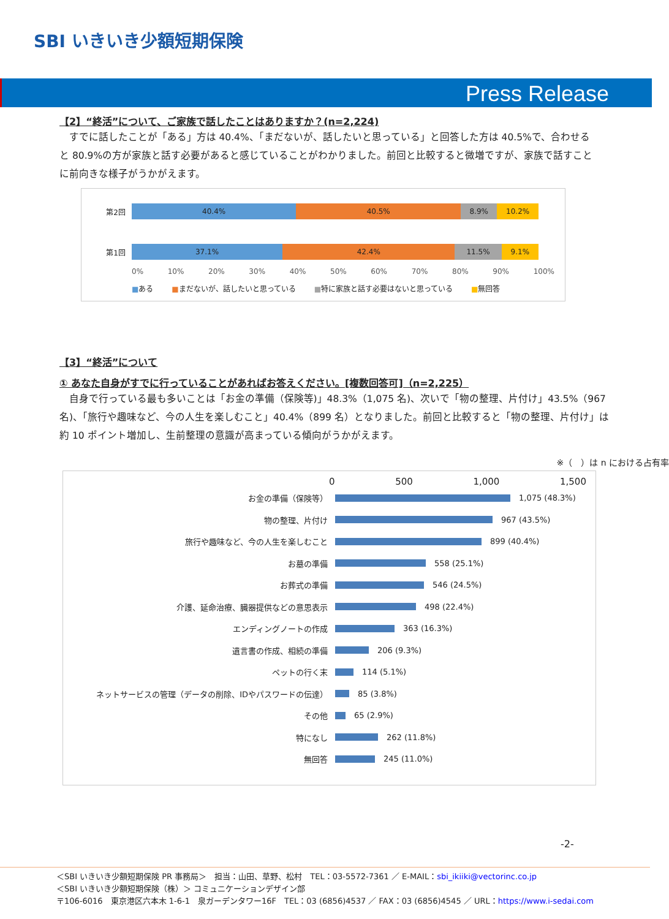SBI いきいき少額短期保険
Press Release
【2】“終活”について、ご家族で話したことはありますか？(n=2,224)
すでに話したことが「ある」方は 40.4%、「まだないが、話したいと思っている」と回答した方は 40.5%で、合わせると 80.9%の方が家族と話す必要があると感じていることがわかりました。前回と比較すると微増ですが、家族で話すことに前向きな様子がうかがえます。
第2回
40.4% 40.5% 8.9% 10.2%
第1回
37.1% 42.4% 11.5% 9.1%
0% 10% 20% 30% 40% 50% 60% 70% 80% 90% 100%
■ある ■まだないが、話したいと思っている ■特に家族と話す必要はないと思っている ■無回答
【3】“終活”について
① あなた自身がすでに行っていることがあればお答えください。[複数回答可]（n=2,225）
自身で行っている最も多いことは「お金の準備（保険等)」48.3%（1,075 名)、次いで「物の整理、片付け」43.5%（967 名)、「旅行や趣味など、今の人生を楽しむこと」40.4%（899 名）となりました。前回と比較すると「物の整理、片付け」は約 10 ポイント増加し、生前整理の意識が高まっている傾向がうかがえます。
※（　）は n における占有率
0 500 1,000 1,500
お金の準備（保険等） 1,075 (48.3%)
物の整理、片付け 967 (43.5%)
旅行や趣味など、今の人生を楽しむこと 899 (40.4%)
お墓の準備 558 (25.1%)
お葬式の準備 546 (24.5%)
介護、延命治療、臓器提供などの意思表示 498 (22.4%)
エンディングノートの作成 363 (16.3%)
遺言書の作成、相続の準備 206 (9.3%)
ペットの行く末 114 (5.1%)
ネットサービスの管理（データの削除、IDやパスワードの伝達） 85 (3.8%)
その他 65 (2.9%)
特になし 262 (11.8%)
無回答 245 (11.0%)
-2-
＜SBI いきいき少額短期保険 PR 事務局＞　担当：山田、草野、松村　TEL：03-5572-7361 ／ E-MAIL：sbi_ikiiki@vectorinc.co.jp
＜SBI いきいき少額短期保険（株）＞ コミュニケーションデザイン部
〒106-6016　東京港区六本木 1-6-1　泉ガーデンタワー16F　TEL：03 (6856)4537 ／ FAX：03 (6856)4545 ／ URL：https://www.i-sedai.com